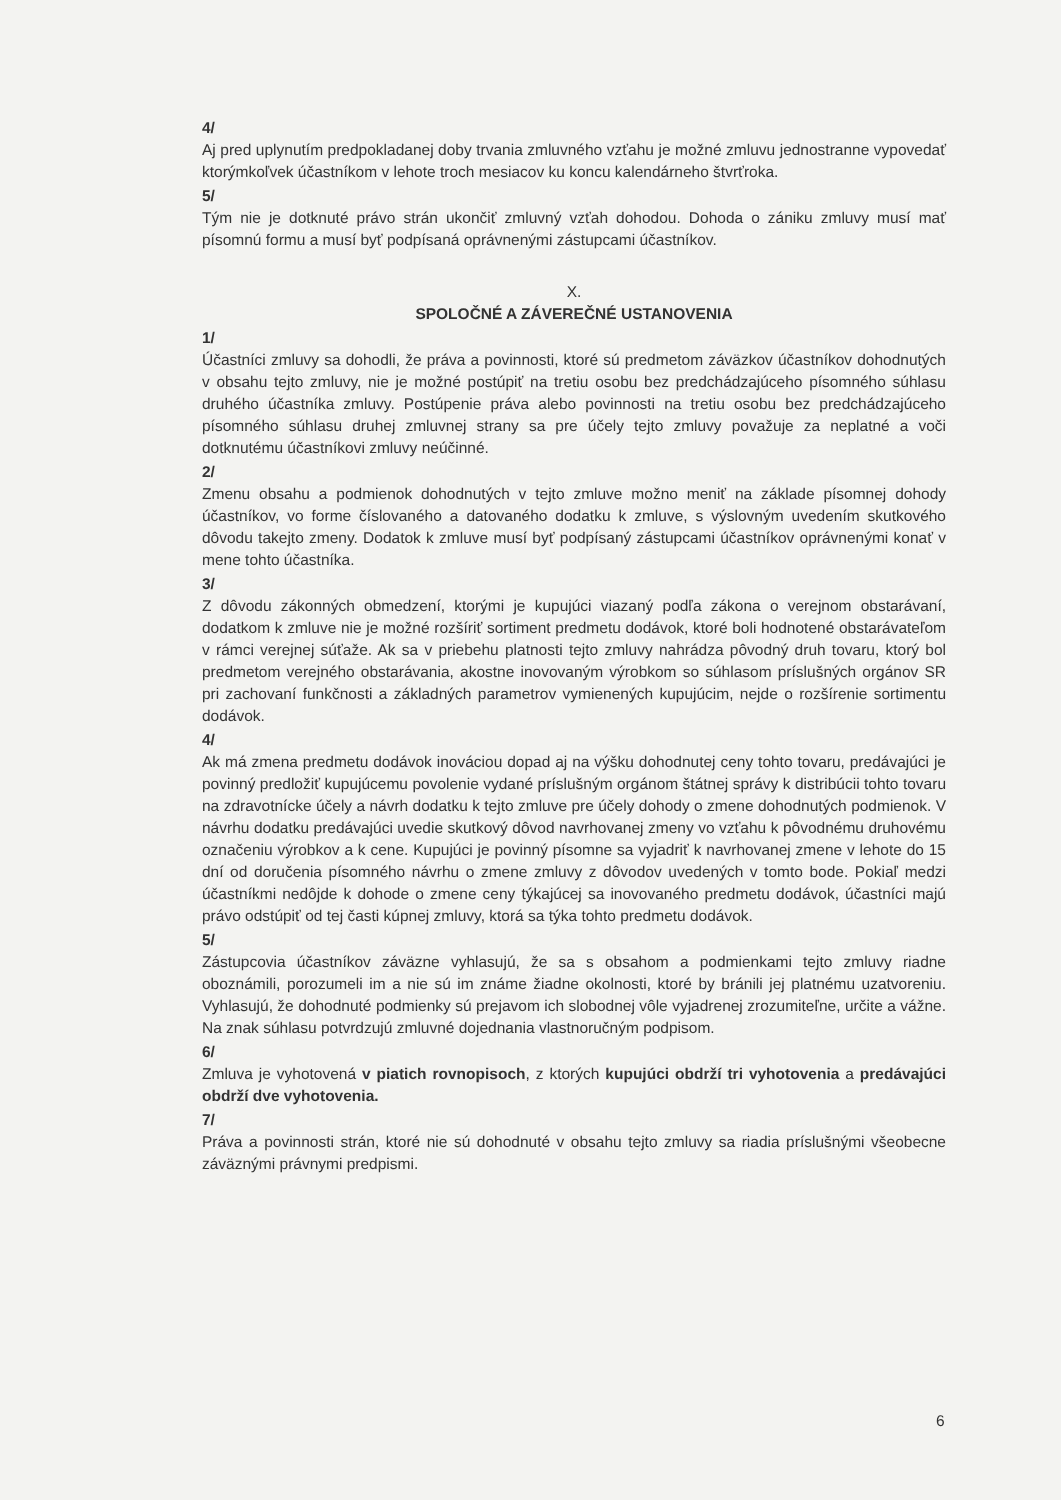4/
Aj pred uplynutím predpokladanej doby trvania zmluvného vzťahu je možné zmluvu jednostranne vypovedať ktorýmkoľvek účastníkom v lehote troch mesiacov ku koncu kalendárneho štvrťroka.
5/
Tým nie je dotknuté právo strán ukončiť zmluvný vzťah dohodou. Dohoda o zániku zmluvy musí mať písomnú formu a musí byť podpísaná oprávnenými zástupcami účastníkov.
X.
SPOLOČNÉ A ZÁVEREČNÉ USTANOVENIA
1/
Účastníci zmluvy sa dohodli, že práva a povinnosti, ktoré sú predmetom záväzkov účastníkov dohodnutých v obsahu tejto zmluvy, nie je možné postúpiť na tretiu osobu bez predchádzajúceho písomného súhlasu druhého účastníka zmluvy. Postúpenie práva alebo povinnosti na tretiu osobu bez predchádzajúceho písomného súhlasu druhej zmluvnej strany sa pre účely tejto zmluvy považuje za neplatné a voči dotknutému účastníkovi zmluvy neúčinné.
2/
Zmenu obsahu a podmienok dohodnutých v tejto zmluve možno meniť na základe písomnej dohody účastníkov, vo forme číslovaného a datovaného dodatku k zmluve, s výslovným uvedením skutkového dôvodu takejto zmeny. Dodatok k zmluve musí byť podpísaný zástupcami účastníkov oprávnenými konať v mene tohto účastníka.
3/
Z dôvodu zákonných obmedzení, ktorými je kupujúci viazaný podľa zákona o verejnom obstarávaní, dodatkom k zmluve nie je možné rozšíriť sortiment predmetu dodávok, ktoré boli hodnotené obstarávateľom v rámci verejnej súťaže. Ak sa v priebehu platnosti tejto zmluvy nahrádza pôvodný druh tovaru, ktorý bol predmetom verejného obstarávania, akostne inovovaným výrobkom so súhlasom príslušných orgánov SR pri zachovaní funkčnosti a základných parametrov vymienených kupujúcim, nejde o rozšírenie sortimentu dodávok.
4/
Ak má zmena predmetu dodávok inováciou dopad aj na výšku dohodnutej ceny tohto tovaru, predávajúci je povinný predložiť kupujúcemu povolenie vydané príslušným orgánom štátnej správy k distribúcii tohto tovaru na zdravotnícke účely a návrh dodatku k tejto zmluve pre účely dohody o zmene dohodnutých podmienok. V návrhu dodatku predávajúci uvedie skutkový dôvod navrhovanej zmeny vo vzťahu k pôvodnému druhovému označeniu výrobkov a k cene. Kupujúci je povinný písomne sa vyjadriť k navrhovanej zmene v lehote do 15 dní od doručenia písomného návrhu o zmene zmluvy z dôvodov uvedených v tomto bode. Pokiaľ medzi účastníkmi nedôjde k dohode o zmene ceny týkajúcej sa inovovaného predmetu dodávok, účastníci majú právo odstúpiť od tej časti kúpnej zmluvy, ktorá sa týka tohto predmetu dodávok.
5/
Zástupcovia účastníkov záväzne vyhlasujú, že sa s obsahom a podmienkami tejto zmluvy riadne oboznámili, porozumeli im a nie sú im známe žiadne okolnosti, ktoré by bránili jej platnému uzatvoreniu. Vyhlasujú, že dohodnuté podmienky sú prejavom ich slobodnej vôle vyjadrenej zrozumiteľne, určite a vážne. Na znak súhlasu potvrdzujú zmluvné dojednania vlastnoručným podpisom.
6/
Zmluva je vyhotovená v piatich rovnopisoch, z ktorých kupujúci obdrží tri vyhotovenia a predávajúci obdrží dve vyhotovenia.
7/
Práva a povinnosti strán, ktoré nie sú dohodnuté v obsahu tejto zmluvy sa riadia príslušnými všeobecne záväznými právnymi predpismi.
6